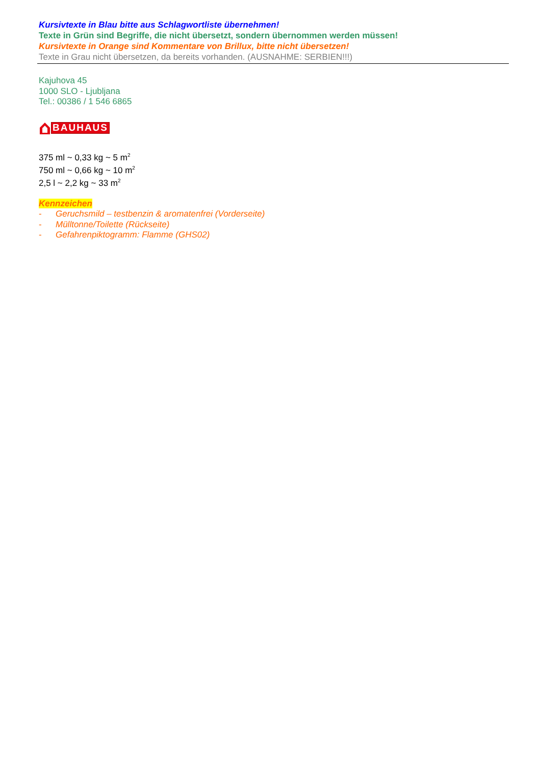Kursivtexte in Blau bitte aus Schlagwortliste übernehmen!
Texte in Grün sind Begriffe, die nicht übersetzt, sondern übernommen werden müssen!
Kursivtexte in Orange sind Kommentare von Brillux, bitte nicht übersetzen!
Texte in Grau nicht übersetzen, da bereits vorhanden. (AUSNAHME: SERBIEN!!!)
Kajuhova 45
1000 SLO - Ljubljana
Tel.: 00386 / 1 546 6865
BAUHAUS
375 ml ~ 0,33 kg ~ 5 m<sup>2</sup>
750 ml ~ 0,66 kg ~ 10 m<sup>2</sup>
2,5 l ~ 2,2 kg ~ 33 m<sup>2</sup>
Kennzeichen
- Geruchsmild – testbenzin & aromatenfrei (Vorderseite)
- Mülltonne/Toilette (Rückseite)
- Gefahrenpiktogramm: Flamme (GHS02)